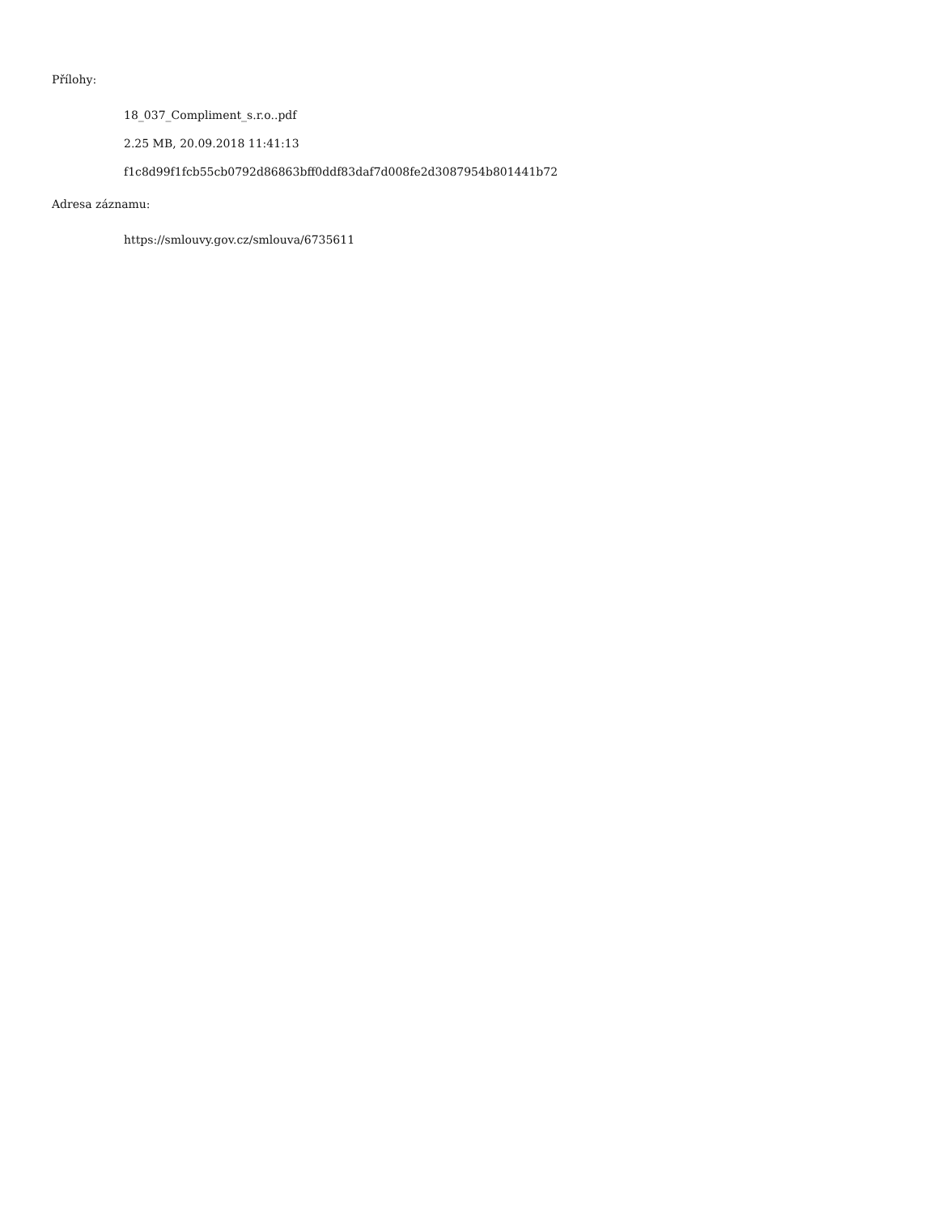Přílohy:
18_037_Compliment_s.r.o..pdf
2.25 MB, 20.09.2018 11:41:13
f1c8d99f1fcb55cb0792d86863bff0ddf83daf7d008fe2d3087954b801441b72
Adresa záznamu:
https://smlouvy.gov.cz/smlouva/6735611